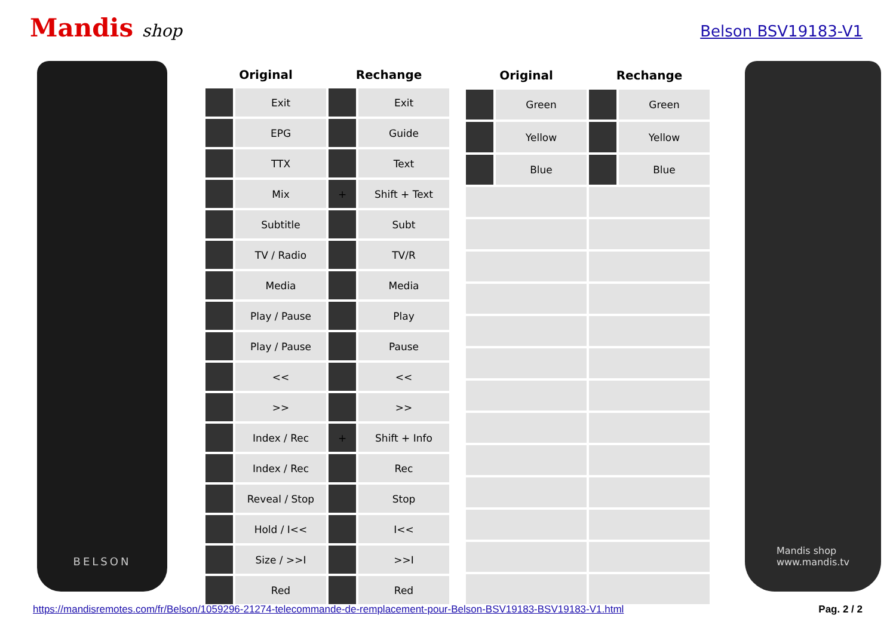Mandis shop
Belson BSV19183-V1
BELSON
| Original | | Rechange | |
| --- | --- | --- | --- |
| | Exit | | Exit |
| | EPG | | Guide |
| | TTX | | Text |
| | Mix | + | Shift + Text |
| | Subtitle | | Subt |
| | TV / Radio | | TV/R |
| | Media | | Media |
| | Play / Pause | | Play |
| | Play / Pause | | Pause |
| | << | | << |
| | >> | | >> |
| | Index / Rec | + | Shift + Info |
| | Index / Rec | | Rec |
| | Reveal / Stop | | Stop |
| | Hold / I<< | | I<< |
| | Size / >>I | | >>I |
| | Red | | Red |
| Original | | Rechange | |
| --- | --- | --- | --- |
| | Green | | Green |
| | Yellow | | Yellow |
| | Blue | | Blue |
Mandis shop
www.mandis.tv
https://mandisremotes.com/fr/Belson/1059296-21274-telecommande-de-remplacement-pour-Belson-BSV19183-BSV19183-V1.html Pag. 2 / 2